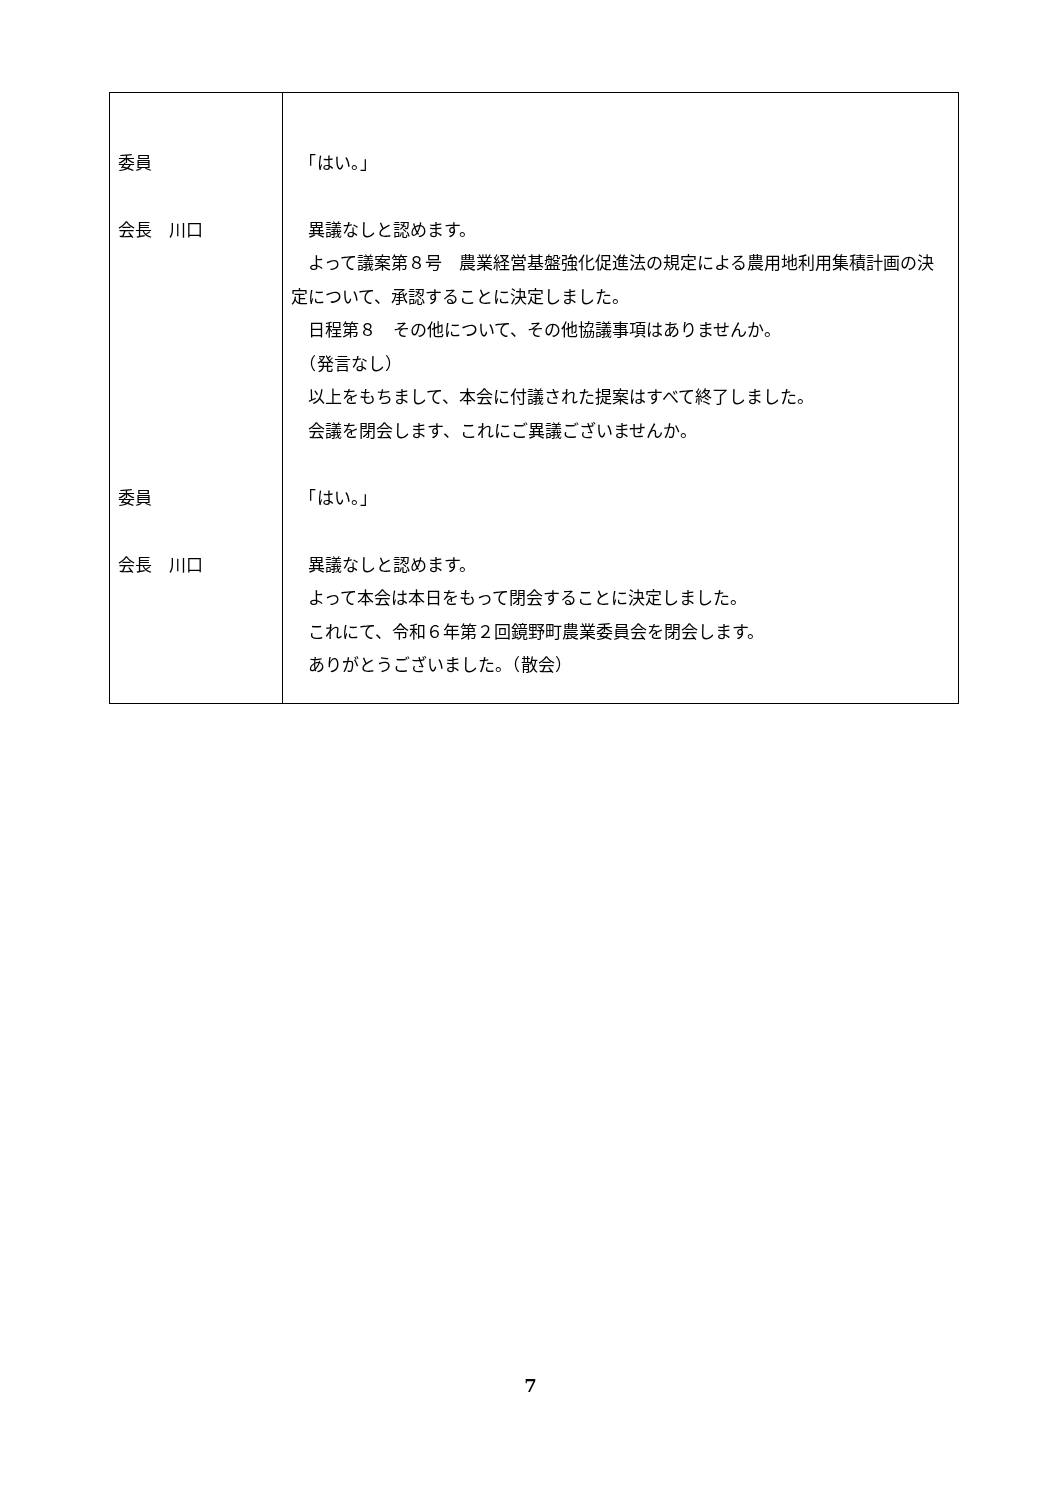| 委員 会長 川口 委員 会長 川口 | 「はい。」 異議なしと認めます。 よって議案第８号 農業経営基盤強化促進法の規定による農用地利用集積計画の決定について、承認することに決定しました。 日程第８ その他について、その他協議事項はありませんか。 （発言なし） 以上をもちまして、本会に付議された提案はすべて終了しました。 会議を閉会します、これにご異議ございませんか。 「はい。」 異議なしと認めます。 よって本会は本日をもって閉会することに決定しました。 これにて、令和６年第２回鏡野町農業委員会を閉会します。 ありがとうございました。（散会） |
7